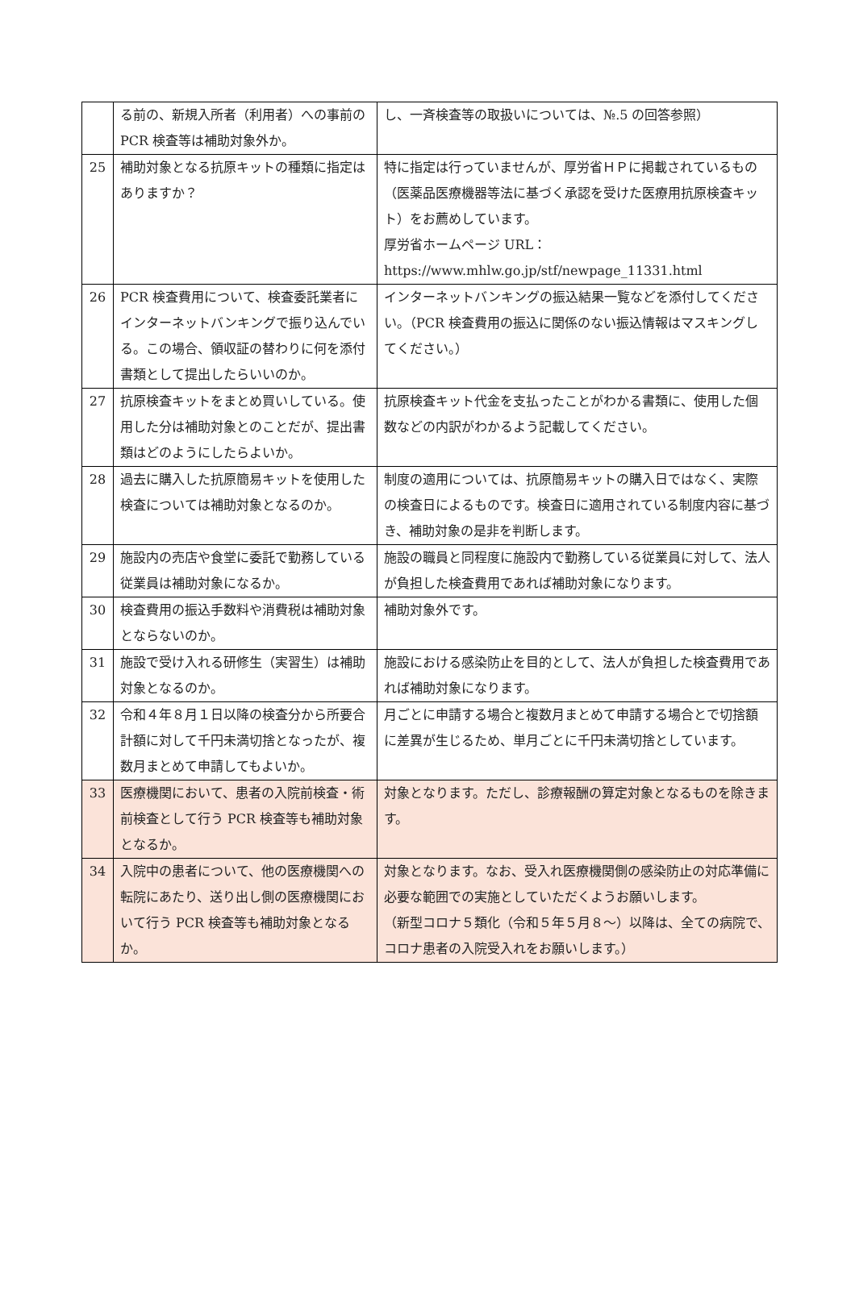| | る前の、新規入所者（利用者）への事前の PCR 検査等は補助対象外か。 | し、一斉検査等の取扱いについては、№.5 の回答参照） |
| 25 | 補助対象となる抗原キットの種類に指定はありますか？ | 特に指定は行っていませんが、厚労省ＨＰに掲載されているもの（医薬品医療機器等法に基づく承認を受けた医療用抗原検査キット）をお薦めしています。 厚労省ホームページ URL： https://www.mhlw.go.jp/stf/newpage_11331.html |
| 26 | PCR 検査費用について、検査委託業者にインターネットバンキングで振り込んでいる。この場合、領収証の替わりに何を添付書類として提出したらいいのか。 | インターネットバンキングの振込結果一覧などを添付してください。（PCR 検査費用の振込に関係のない振込情報はマスキングしてください。） |
| 27 | 抗原検査キットをまとめ買いしている。使用した分は補助対象とのことだが、提出書類はどのようにしたらよいか。 | 抗原検査キット代金を支払ったことがわかる書類に、使用した個数などの内訳がわかるよう記載してください。 |
| 28 | 過去に購入した抗原簡易キットを使用した検査については補助対象となるのか。 | 制度の適用については、抗原簡易キットの購入日ではなく、実際の検査日によるものです。検査日に適用されている制度内容に基づき、補助対象の是非を判断します。 |
| 29 | 施設内の売店や食堂に委託で勤務している従業員は補助対象になるか。 | 施設の職員と同程度に施設内で勤務している従業員に対して、法人が負担した検査費用であれば補助対象になります。 |
| 30 | 検査費用の振込手数料や消費税は補助対象とならないのか。 | 補助対象外です。 |
| 31 | 施設で受け入れる研修生（実習生）は補助対象となるのか。 | 施設における感染防止を目的として、法人が負担した検査費用であれば補助対象になります。 |
| 32 | 令和４年８月１日以降の検査分から所要合計額に対して千円未満切捨となったが、複数月まとめて申請してもよいか。 | 月ごとに申請する場合と複数月まとめて申請する場合とで切捨額に差異が生じるため、単月ごとに千円未満切捨としています。 |
| 33 | 医療機関において、患者の入院前検査・術前検査として行う PCR 検査等も補助対象となるか。 | 対象となります。ただし、診療報酬の算定対象となるものを除きます。 |
| 34 | 入院中の患者について、他の医療機関への転院にあたり、送り出し側の医療機関において行う PCR 検査等も補助対象となるか。 | 対象となります。なお、受入れ医療機関側の感染防止の対応準備に必要な範囲での実施としていただくようお願いします。 （新型コロナ５類化（令和５年５月８～）以降は、全ての病院で、コロナ患者の入院受入れをお願いします。） |